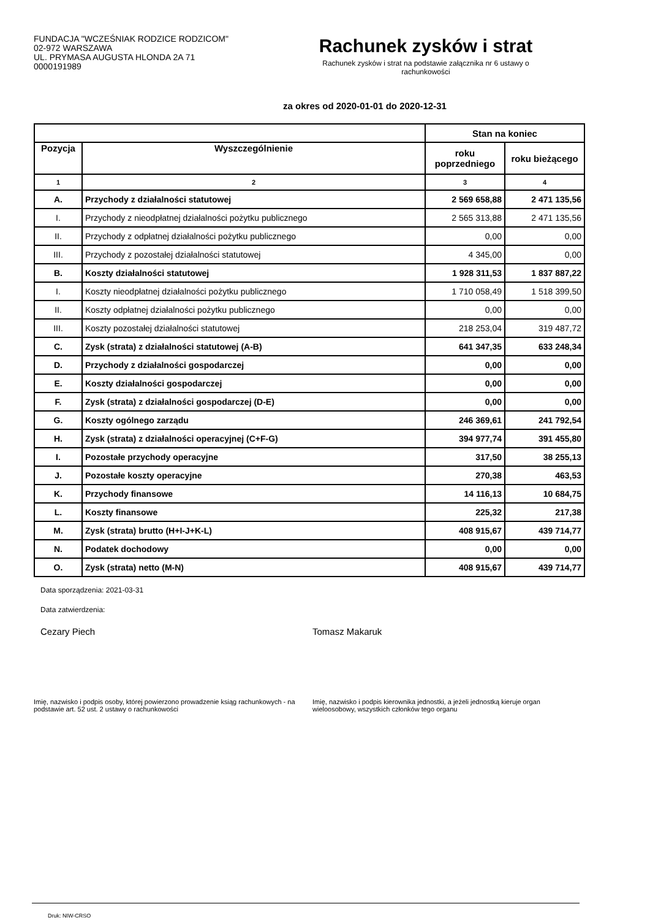FUNDACJA "WCZEŚNIAK RODZICE RODZICOM"
02-972 WARSZAWA
UL. PRYMASA AUGUSTA HLONDA 2A 71
0000191989
Rachunek zysków i strat
Rachunek zysków i strat na podstawie załącznika nr 6 ustawy o rachunkowości
za okres od 2020-01-01 do 2020-12-31
| | | Stan na koniec | |
| --- | --- | --- | --- |
| Pozycja | Wyszczególnienie | roku poprzedniego | roku bieżącego |
| 1 | 2 | 3 | 4 |
| A. | Przychody z działalności statutowej | 2 569 658,88 | 2 471 135,56 |
| I. | Przychody z nieodpłatnej działalności pożytku publicznego | 2 565 313,88 | 2 471 135,56 |
| II. | Przychody z odpłatnej działalności pożytku publicznego | 0,00 | 0,00 |
| III. | Przychody z pozostałej działalności statutowej | 4 345,00 | 0,00 |
| B. | Koszty działalności statutowej | 1 928 311,53 | 1 837 887,22 |
| I. | Koszty nieodpłatnej działalności pożytku publicznego | 1 710 058,49 | 1 518 399,50 |
| II. | Koszty odpłatnej działalności pożytku publicznego | 0,00 | 0,00 |
| III. | Koszty pozostałej działalności statutowej | 218 253,04 | 319 487,72 |
| C. | Zysk (strata) z działalności statutowej (A-B) | 641 347,35 | 633 248,34 |
| D. | Przychody z działalności gospodarczej | 0,00 | 0,00 |
| E. | Koszty działalności gospodarczej | 0,00 | 0,00 |
| F. | Zysk (strata) z działalności gospodarczej (D-E) | 0,00 | 0,00 |
| G. | Koszty ogólnego zarządu | 246 369,61 | 241 792,54 |
| H. | Zysk (strata) z działalności operacyjnej (C+F-G) | 394 977,74 | 391 455,80 |
| I. | Pozostałe przychody operacyjne | 317,50 | 38 255,13 |
| J. | Pozostałe koszty operacyjne | 270,38 | 463,53 |
| K. | Przychody finansowe | 14 116,13 | 10 684,75 |
| L. | Koszty finansowe | 225,32 | 217,38 |
| M. | Zysk (strata) brutto (H+I-J+K-L) | 408 915,67 | 439 714,77 |
| N. | Podatek dochodowy | 0,00 | 0,00 |
| O. | Zysk (strata) netto (M-N) | 408 915,67 | 439 714,77 |
Data sporządzenia: 2021-03-31
Data zatwierdzenia:
Cezary Piech Tomasz Makaruk
Imię, nazwisko i podpis osoby, której powierzono prowadzenie ksiąg rachunkowych - na podstawie art. 52 ust. 2 ustawy o rachunkowości
Imię, nazwisko i podpis kierownika jednostki, a jeżeli jednostką kieruje organ wieloosobowy, wszystkich członków tego organu
Druk: NIW-CRSO